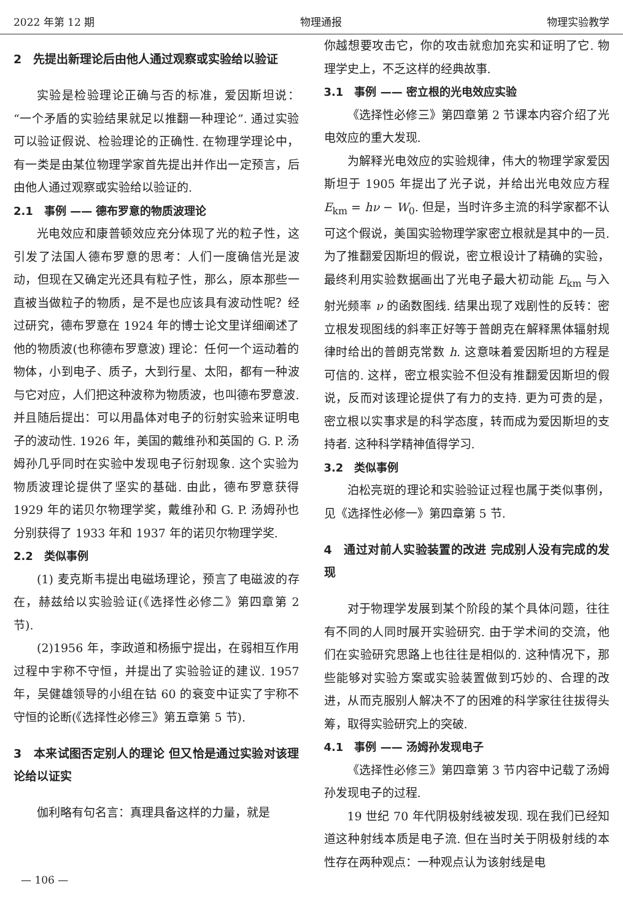2022 年第 12 期 物理通报 物理实验教学
2　先提出新理论后由他人通过观察或实验给以验证
实验是检验理论正确与否的标准，爱因斯坦说：“一个矛盾的实验结果就足以推翻一种理论”. 通过实验可以验证假说、检验理论的正确性. 在物理学理论中，有一类是由某位物理学家首先提出并作出一定预言，后由他人通过观察或实验给以验证的.
2.1　事例 —— 德布罗意的物质波理论
光电效应和康普顿效应充分体现了光的粒子性，这引发了法国人德布罗意的思考：人们一度确信光是波动，但现在又确定光还具有粒子性，那么，原本那些一直被当做粒子的物质，是不是也应该具有波动性呢？经过研究，德布罗意在 1924 年的博士论文里详细阐述了他的物质波(也称德布罗意波) 理论：任何一个运动着的物体，小到电子、质子，大到行星、太阳，都有一种波与它对应，人们把这种波称为物质波，也叫德布罗意波. 并且随后提出：可以用晶体对电子的衍射实验来证明电子的波动性. 1926 年，美国的戴维孙和英国的 G. P. 汤姆孙几乎同时在实验中发现电子衍射现象. 这个实验为物质波理论提供了坚实的基础. 由此，德布罗意获得 1929 年的诺贝尔物理学奖，戴维孙和 G. P. 汤姆孙也分别获得了 1933 年和 1937 年的诺贝尔物理学奖.
2.2　类似事例
(1) 麦克斯韦提出电磁场理论，预言了电磁波的存在，赫兹给以实验验证(《选择性必修二》第四章第 2 节).
(2)1956 年，李政道和杨振宁提出，在弱相互作用过程中宇称不守恒，并提出了实验验证的建议. 1957 年，吴健雄领导的小组在钴 60 的衰变中证实了宇称不守恒的论断(《选择性必修三》第五章第 5 节).
3　本来试图否定别人的理论 但又恰是通过实验对该理论给以证实
伽利略有句名言：真理具备这样的力量，就是
你越想要攻击它，你的攻击就愈加充实和证明了它. 物理学史上，不乏这样的经典故事.
3.1　事例 —— 密立根的光电效应实验
《选择性必修三》第四章第 2 节课本内容介绍了光电效应的重大发现.
为解释光电效应的实验规律，伟大的物理学家爱因斯坦于 1905 年提出了光子说，并给出光电效应方程 E<sub>km</sub> = hν − W<sub>0</sub>. 但是，当时许多主流的科学家都不认可这个假说，美国实验物理学家密立根就是其中的一员. 为了推翻爱因斯坦的假说，密立根设计了精确的实验，最终利用实验数据画出了光电子最大初动能 E<sub>km</sub> 与入射光频率 ν 的函数图线. 结果出现了戏剧性的反转：密立根发现图线的斜率正好等于普朗克在解释黑体辐射规律时给出的普朗克常数 h. 这意味着爱因斯坦的方程是可信的. 这样，密立根实验不但没有推翻爱因斯坦的假说，反而对该理论提供了有力的支持. 更为可贵的是，密立根以实事求是的科学态度，转而成为爱因斯坦的支持者. 这种科学精神值得学习.
3.2　类似事例
泊松亮斑的理论和实验验证过程也属于类似事例，见《选择性必修一》第四章第 5 节.
4　通过对前人实验装置的改进 完成别人没有完成的发现
对于物理学发展到某个阶段的某个具体问题，往往有不同的人同时展开实验研究. 由于学术间的交流，他们在实验研究思路上也往往是相似的. 这种情况下，那些能够对实验方案或实验装置做到巧妙的、合理的改进，从而克服别人解决不了的困难的科学家往往拔得头筹，取得实验研究上的突破.
4.1　事例 —— 汤姆孙发现电子
《选择性必修三》第四章第 3 节内容中记载了汤姆孙发现电子的过程.
19 世纪 70 年代阴极射线被发现. 现在我们已经知道这种射线本质是电子流. 但在当时关于阴极射线的本性存在两种观点：一种观点认为该射线是电
— 106 —